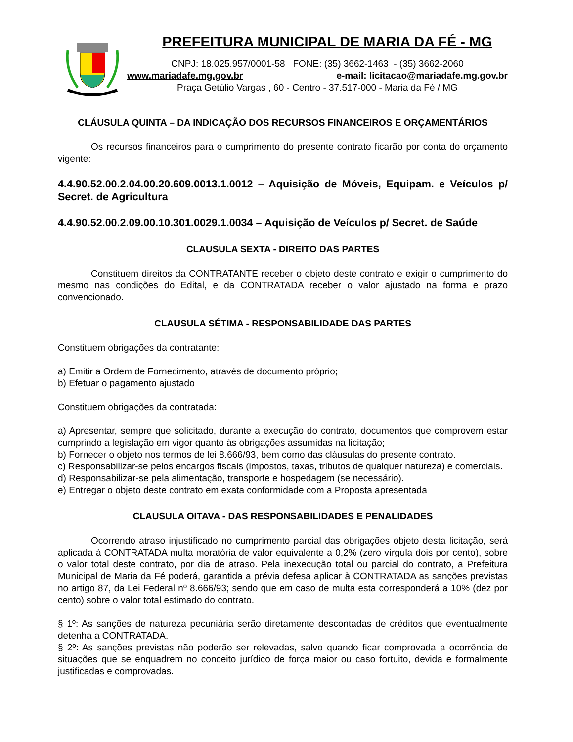PREFEITURA MUNICIPAL DE MARIA DA FÉ - MG
CNPJ: 18.025.957/0001-58 FONE: (35) 3662-1463 - (35) 3662-2060
www.mariadafe.mg.gov.br e-mail: licitacao@mariadafe.mg.gov.br
Praça Getúlio Vargas , 60 - Centro - 37.517-000 - Maria da Fé / MG
CLÁUSULA QUINTA – DA INDICAÇÃO DOS RECURSOS FINANCEIROS E ORÇAMENTÁRIOS
Os recursos financeiros para o cumprimento do presente contrato ficarão por conta do orçamento vigente:
4.4.90.52.00.2.04.00.20.609.0013.1.0012 – Aquisição de Móveis, Equipam. e Veículos p/ Secret. de Agricultura
4.4.90.52.00.2.09.00.10.301.0029.1.0034 – Aquisição de Veículos p/ Secret. de Saúde
CLAUSULA SEXTA - DIREITO DAS PARTES
Constituem direitos da CONTRATANTE receber o objeto deste contrato e exigir o cumprimento do mesmo nas condições do Edital, e da CONTRATADA receber o valor ajustado na forma e prazo convencionado.
CLAUSULA SÉTIMA - RESPONSABILIDADE DAS PARTES
Constituem obrigações da contratante:
a) Emitir a Ordem de Fornecimento, através de documento próprio;
b) Efetuar o pagamento ajustado
Constituem obrigações da contratada:
a) Apresentar, sempre que solicitado, durante a execução do contrato, documentos que comprovem estar cumprindo a legislação em vigor quanto às obrigações assumidas na licitação;
b) Fornecer o objeto nos termos de lei 8.666/93, bem como das cláusulas do presente contrato.
c) Responsabilizar-se pelos encargos fiscais (impostos, taxas, tributos de qualquer natureza) e comerciais.
d) Responsabilizar-se pela alimentação, transporte e hospedagem (se necessário).
e) Entregar o objeto deste contrato em exata conformidade com a Proposta apresentada
CLAUSULA OITAVA - DAS RESPONSABILIDADES E PENALIDADES
Ocorrendo atraso injustificado no cumprimento parcial das obrigações objeto desta licitação, será aplicada à CONTRATADA multa moratória de valor equivalente a 0,2% (zero vírgula dois por cento), sobre o valor total deste contrato, por dia de atraso. Pela inexecução total ou parcial do contrato, a Prefeitura Municipal de Maria da Fé poderá, garantida a prévia defesa aplicar à CONTRATADA as sanções previstas no artigo 87, da Lei Federal nº 8.666/93; sendo que em caso de multa esta corresponderá a 10% (dez por cento) sobre o valor total estimado do contrato.
§ 1º: As sanções de natureza pecuniária serão diretamente descontadas de créditos que eventualmente detenha a CONTRATADA.
§ 2º: As sanções previstas não poderão ser relevadas, salvo quando ficar comprovada a ocorrência de situações que se enquadrem no conceito jurídico de força maior ou caso fortuito, devida e formalmente justificadas e comprovadas.